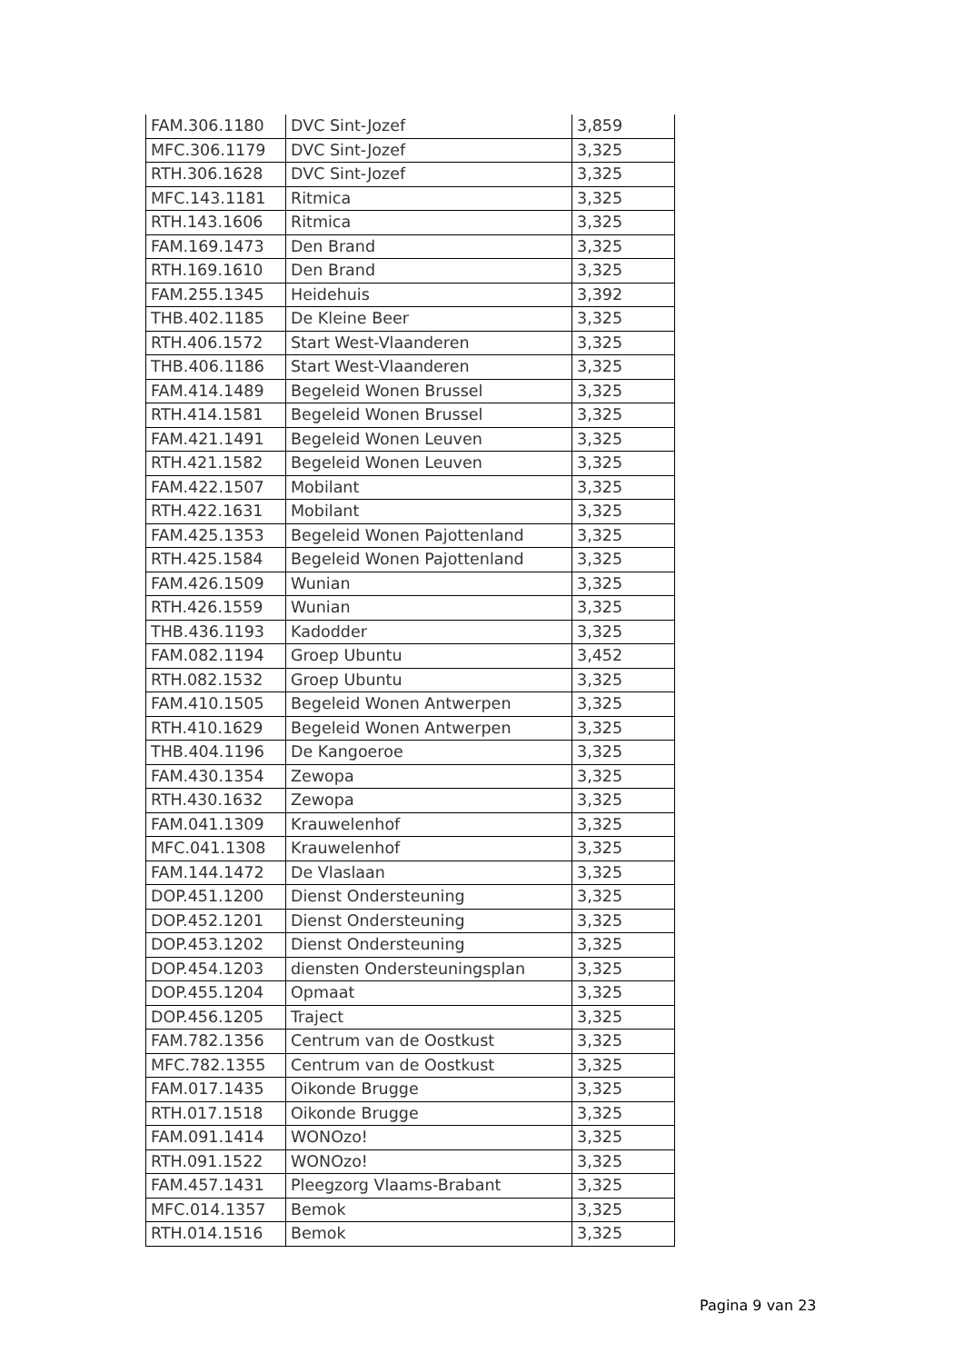| FAM.306.1180 | DVC Sint-Jozef | 3,859 |
| MFC.306.1179 | DVC Sint-Jozef | 3,325 |
| RTH.306.1628 | DVC Sint-Jozef | 3,325 |
| MFC.143.1181 | Ritmica | 3,325 |
| RTH.143.1606 | Ritmica | 3,325 |
| FAM.169.1473 | Den Brand | 3,325 |
| RTH.169.1610 | Den Brand | 3,325 |
| FAM.255.1345 | Heidehuis | 3,392 |
| THB.402.1185 | De Kleine Beer | 3,325 |
| RTH.406.1572 | Start West-Vlaanderen | 3,325 |
| THB.406.1186 | Start West-Vlaanderen | 3,325 |
| FAM.414.1489 | Begeleid Wonen Brussel | 3,325 |
| RTH.414.1581 | Begeleid Wonen Brussel | 3,325 |
| FAM.421.1491 | Begeleid Wonen Leuven | 3,325 |
| RTH.421.1582 | Begeleid Wonen Leuven | 3,325 |
| FAM.422.1507 | Mobilant | 3,325 |
| RTH.422.1631 | Mobilant | 3,325 |
| FAM.425.1353 | Begeleid Wonen Pajottenland | 3,325 |
| RTH.425.1584 | Begeleid Wonen Pajottenland | 3,325 |
| FAM.426.1509 | Wunian | 3,325 |
| RTH.426.1559 | Wunian | 3,325 |
| THB.436.1193 | Kadodder | 3,325 |
| FAM.082.1194 | Groep Ubuntu | 3,452 |
| RTH.082.1532 | Groep Ubuntu | 3,325 |
| FAM.410.1505 | Begeleid Wonen Antwerpen | 3,325 |
| RTH.410.1629 | Begeleid Wonen Antwerpen | 3,325 |
| THB.404.1196 | De Kangoeroe | 3,325 |
| FAM.430.1354 | Zewopa | 3,325 |
| RTH.430.1632 | Zewopa | 3,325 |
| FAM.041.1309 | Krauwelenhof | 3,325 |
| MFC.041.1308 | Krauwelenhof | 3,325 |
| FAM.144.1472 | De Vlaslaan | 3,325 |
| DOP.451.1200 | Dienst Ondersteuning | 3,325 |
| DOP.452.1201 | Dienst Ondersteuning | 3,325 |
| DOP.453.1202 | Dienst Ondersteuning | 3,325 |
| DOP.454.1203 | diensten Ondersteuningsplan | 3,325 |
| DOP.455.1204 | Opmaat | 3,325 |
| DOP.456.1205 | Traject | 3,325 |
| FAM.782.1356 | Centrum van de Oostkust | 3,325 |
| MFC.782.1355 | Centrum van de Oostkust | 3,325 |
| FAM.017.1435 | Oikonde Brugge | 3,325 |
| RTH.017.1518 | Oikonde Brugge | 3,325 |
| FAM.091.1414 | WONOzo! | 3,325 |
| RTH.091.1522 | WONOzo! | 3,325 |
| FAM.457.1431 | Pleegzorg Vlaams-Brabant | 3,325 |
| MFC.014.1357 | Bemok | 3,325 |
| RTH.014.1516 | Bemok | 3,325 |
Pagina 9 van 23